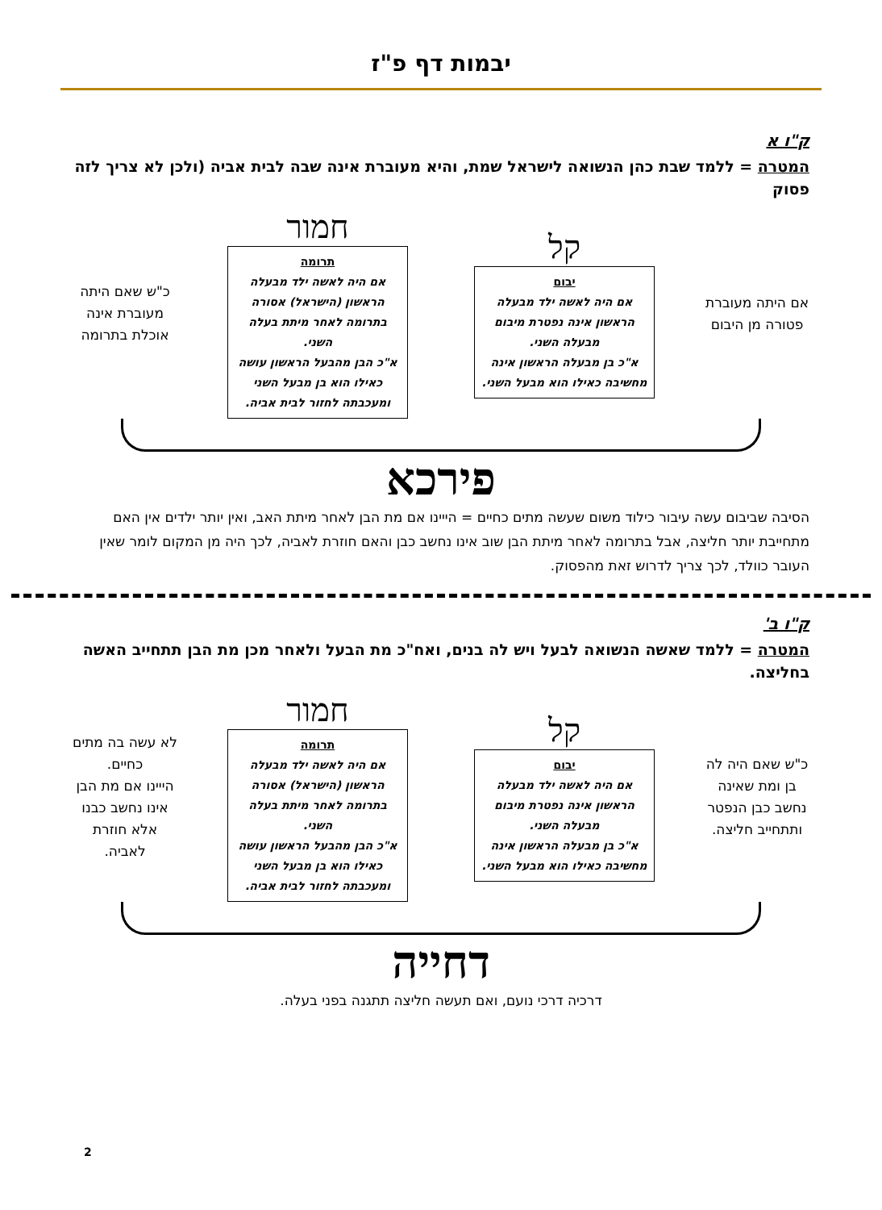יבמות דף פ"ז
ק"ו א
המטרה = ללמד שבת כהן הנשואה לישראל שמת, והיא מעוברת אינה שבה לבית אביה (ולכן לא צריך לזה פסוק
אם היתה מעוברת פטורה מן היבום
קל
יבום
אם היה לאשה ילד מבעלה הראשון אינה נפטרת מיבום מבעלה השני.
א"כ בן מבעלה הראשון אינה מחשיבה כאילו הוא מבעל השני.
חמור
תרומה
אם היה לאשה ילד מבעלה הראשון (הישראל) אסורה בתרומה לאחר מיתת בעלה השני.
א"כ הבן מהבעל הראשון עושה כאילו הוא בן מבעל השני ומעכבתה לחזור לבית אביה.
כ"ש שאם היתה מעוברת אינה אוכלת בתרומה
פירכא
הסיבה שביבום עשה עיבור כילוד משום שעשה מתים כחיים = הייינו אם מת הבן לאחר מיתת האב, ואין יותר ילדים אין האם מתחייבת יותר חליצה, אבל בתרומה לאחר מיתת הבן שוב אינו נחשב כבן והאם חוזרת לאביה, לכך היה מן המקום לומר שאין העובר כוולד, לכך צריך לדרוש זאת מהפסוק.
ק"ו ב'
המטרה = ללמד שאשה הנשואה לבעל ויש לה בנים, ואח"כ מת הבעל ולאחר מכן מת הבן תתחייב האשה בחליצה.
כ"ש שאם היה לה בן ומת שאינה נחשב כבן הנפטר ותתחייב חליצה.
קל
יבום
אם היה לאשה ילד מבעלה הראשון אינה נפטרת מיבום מבעלה השני.
א"כ בן מבעלה הראשון אינה מחשיבה כאילו הוא מבעל השני.
חמור
תרומה
אם היה לאשה ילד מבעלה הראשון (הישראל) אסורה בתרומה לאחר מיתת בעלה השני.
א"כ הבן מהבעל הראשון עושה כאילו הוא בן מבעל השני ומעכבתה לחזור לבית אביה.
לא עשה בה מתים כחיים.
הייינו אם מת הבן אינו נחשב כבנו אלא חוזרת לאביה.
דחייה
דרכיה דרכי נועם, ואם תעשה חליצה תתגנה בפני בעלה.
2